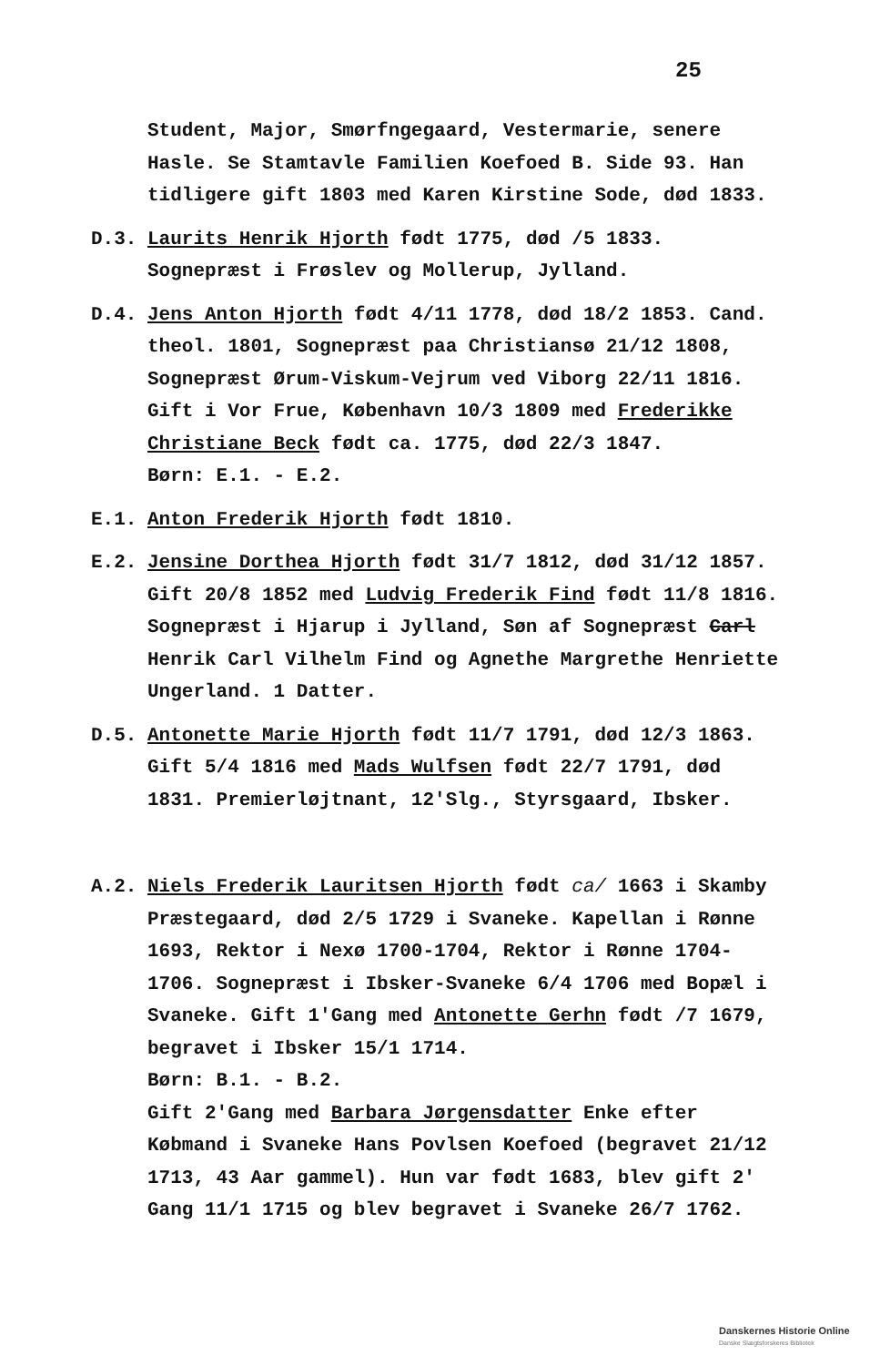25
Student, Major, Smørfngegaard, Vestermarie, senere Hasle. Se Stamtavle Familien Koefoed B. Side 93. Han tidligere gift 1803 med Karen Kirstine Sode, død 1833.
D.3. Laurits Henrik Hjorth født 1775, død /5 1833. Sognepræst i Frøslev og Mollerup, Jylland.
D.4. Jens Anton Hjorth født 4/11 1778, død 18/2 1853. Cand. theol. 1801, Sognepræst paa Christiansø 21/12 1808, Sognepræst Ørum-Viskum-Vejrum ved Viborg 22/11 1816. Gift i Vor Frue, København 10/3 1809 med Frederikke Christiane Beck født ca. 1775, død 22/3 1847.
Børn: E.1. - E.2.
E.1. Anton Frederik Hjorth født 1810.
E.2. Jensine Dorthea Hjorth født 31/7 1812, død 31/12 1857. Gift 20/8 1852 med Ludvig Frederik Find født 11/8 1816. Sognepræst i Hjarup i Jylland, Søn af Sognepræst Carl Henrik Carl Vilhelm Find og Agnethe Margrethe Henriette Ungerland. 1 Datter.
D.5. Antonette Marie Hjorth født 11/7 1791, død 12/3 1863. Gift 5/4 1816 med Mads Wulfsen født 22/7 1791, død 1831. Premierløjtnant, 12'Slg., Styrsgaard, Ibsker.
A.2. Niels Frederik Lauritsen Hjorth født ca/ 1663 i Skamby Præstegaard, død 2/5 1729 i Svaneke. Kapellan i Rønne 1693, Rektor i Nexø 1700-1704, Rektor i Rønne 1704-1706. Sognepræst i Ibsker-Svaneke 6/4 1706 med Bopæl i Svaneke. Gift 1'Gang med Antonette Gerhn født /7 1679, begravet i Ibsker 15/1 1714.
Børn: B.1. - B.2.
Gift 2'Gang med Barbara Jørgensdatter Enke efter Købmand i Svaneke Hans Povlsen Koefoed (begravet 21/12 1713, 43 Aar gammel). Hun var født 1683, blev gift 2' Gang 11/1 1715 og blev begravet i Svaneke 26/7 1762.
Danskernes Historie Online
Danske Slægtsforskeres Bibliotek